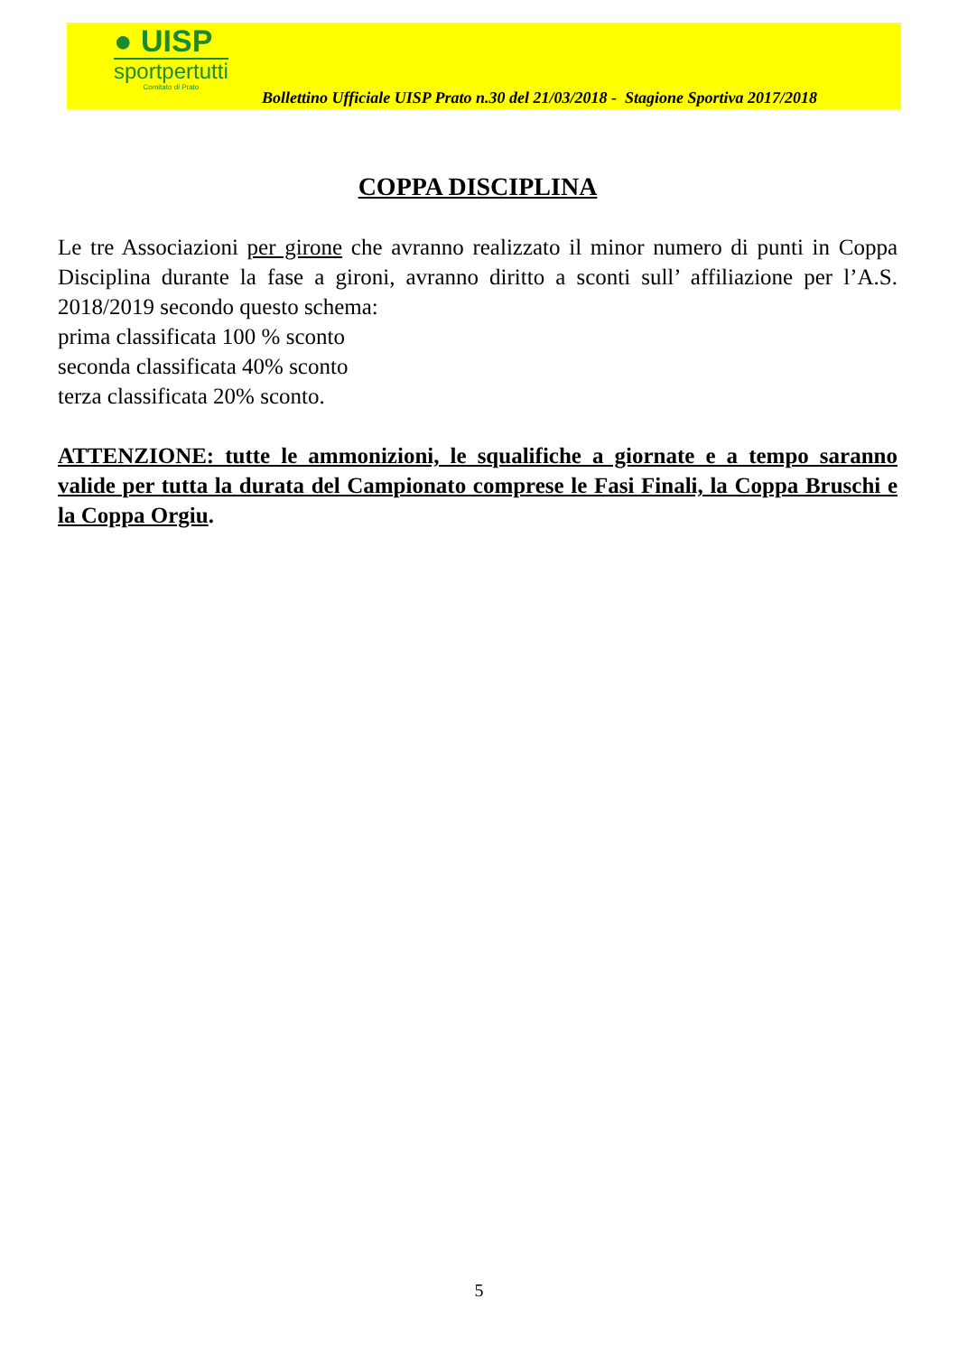● UISP
sportpertutti
Comitato di Prato
Bollettino Ufficiale UISP Prato n.30 del 21/03/2018 - Stagione Sportiva 2017/2018
COPPA DISCIPLINA
Le tre Associazioni per girone che avranno realizzato il minor numero di punti in Coppa Disciplina durante la fase a gironi, avranno diritto a sconti sull’ affiliazione per l’A.S. 2018/2019 secondo questo schema:
prima classificata 100 % sconto
seconda classificata 40% sconto
terza classificata 20% sconto.
ATTENZIONE: tutte le ammonizioni, le squalifiche a giornate e a tempo saranno valide per tutta la durata del Campionato comprese le Fasi Finali, la Coppa Bruschi e la Coppa Orgiu.
5